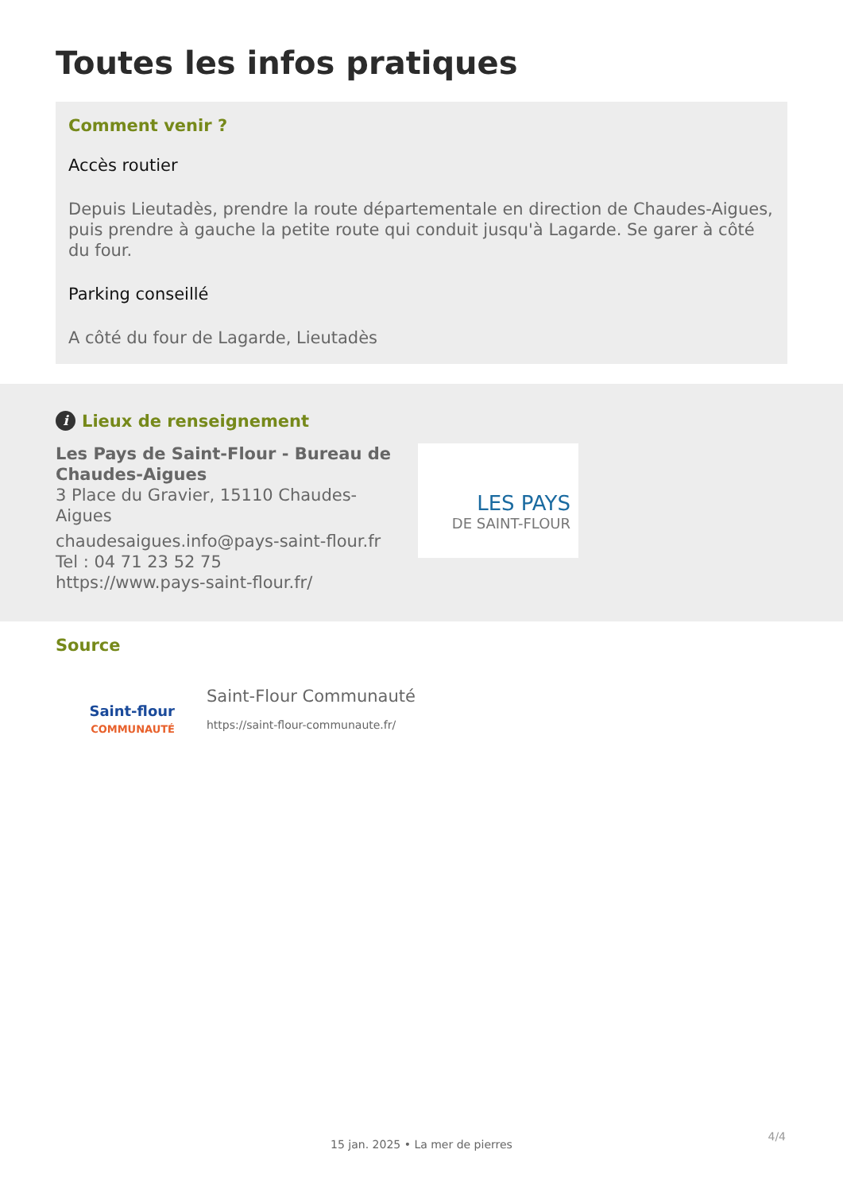Toutes les infos pratiques
Comment venir ?
Accès routier
Depuis Lieutadès, prendre la route départementale en direction de Chaudes-Aigues, puis prendre à gauche la petite route qui conduit jusqu'à Lagarde. Se garer à côté du four.
Parking conseillé
A côté du four de Lagarde, Lieutadès
i Lieux de renseignement
Les Pays de Saint-Flour - Bureau de Chaudes-Aigues
3 Place du Gravier, 15110 Chaudes-Aigues
chaudesaigues.info@pays-saint-flour.fr
Tel : 04 71 23 52 75
https://www.pays-saint-flour.fr/
LES PAYS
DE SAINT-FLOUR
Source
Saint-flour
COMMUNAUTÉ
Saint-Flour Communauté
https://saint-flour-communaute.fr/
4/4
15 jan. 2025 • La mer de pierres